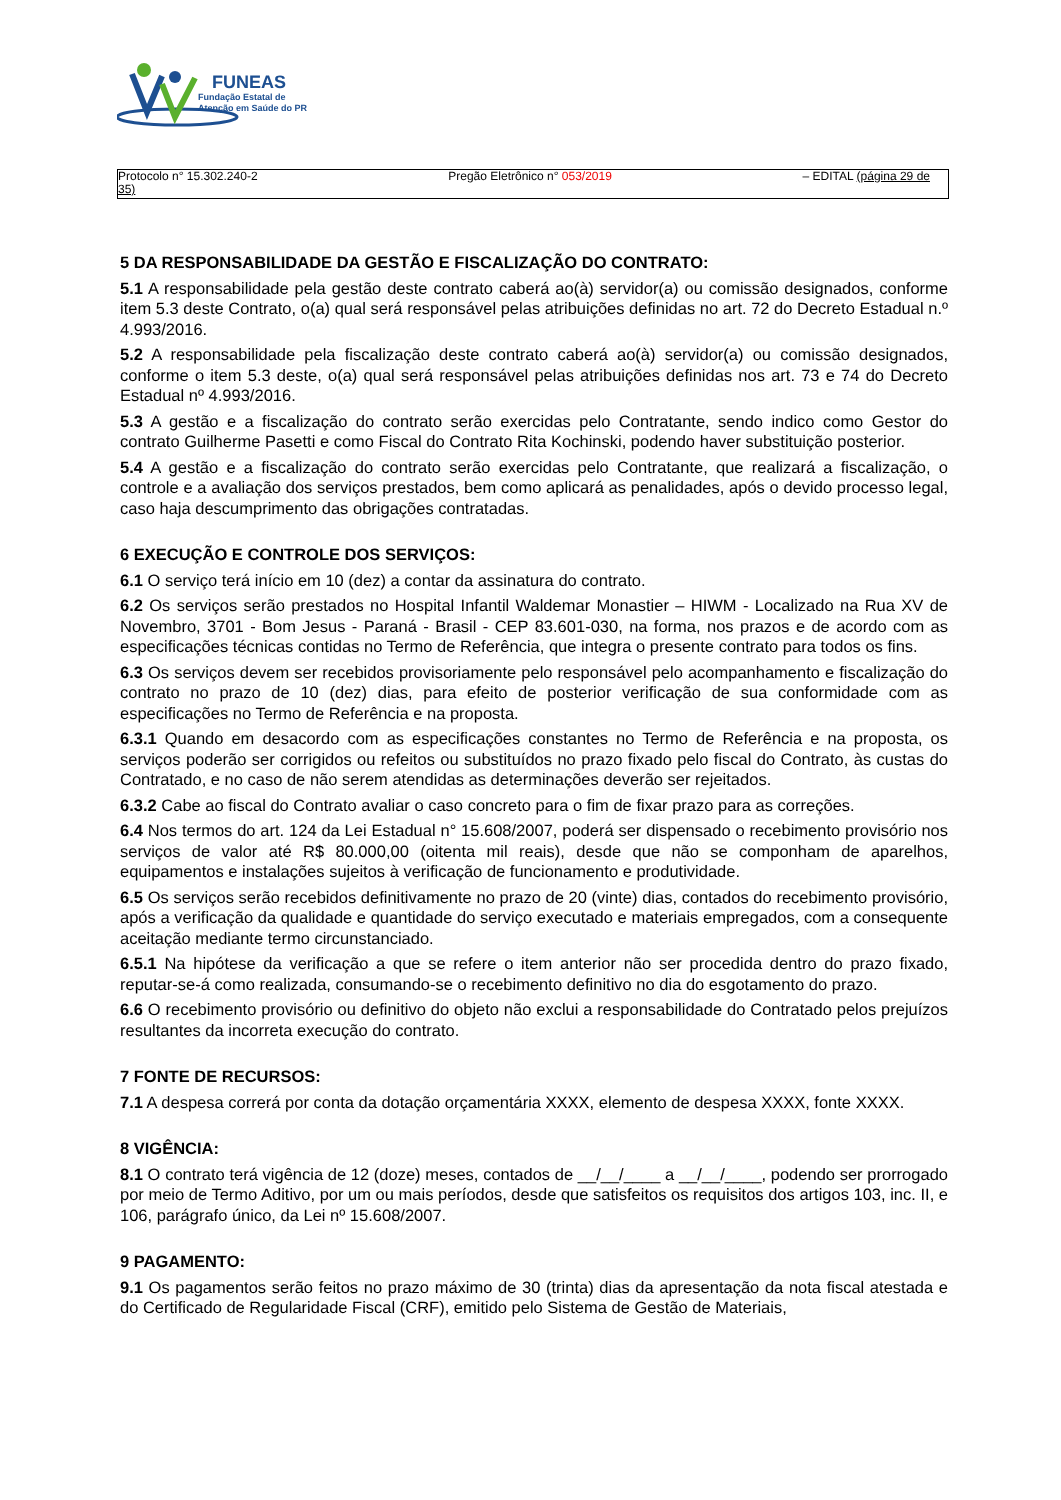FUNEAS
Fundação Estatal de
Atenção em Saúde do PR
Protocolo n° 15.302.240-2 Pregão Eletrônico n° 053/2019 – EDITAL (página 29 de
35)
5 DA RESPONSABILIDADE DA GESTÃO E FISCALIZAÇÃO DO CONTRATO:
5.1 A responsabilidade pela gestão deste contrato caberá ao(à) servidor(a) ou comissão designados, conforme item 5.3 deste Contrato, o(a) qual será responsável pelas atribuições definidas no art. 72 do Decreto Estadual n.º 4.993/2016.
5.2 A responsabilidade pela fiscalização deste contrato caberá ao(à) servidor(a) ou comissão designados, conforme o item 5.3 deste, o(a) qual será responsável pelas atribuições definidas nos art. 73 e 74 do Decreto Estadual nº 4.993/2016.
5.3 A gestão e a fiscalização do contrato serão exercidas pelo Contratante, sendo indico como Gestor do contrato Guilherme Pasetti e como Fiscal do Contrato Rita Kochinski, podendo haver substituição posterior.
5.4 A gestão e a fiscalização do contrato serão exercidas pelo Contratante, que realizará a fiscalização, o controle e a avaliação dos serviços prestados, bem como aplicará as penalidades, após o devido processo legal, caso haja descumprimento das obrigações contratadas.
6 EXECUÇÃO E CONTROLE DOS SERVIÇOS:
6.1 O serviço terá início em 10 (dez) a contar da assinatura do contrato.
6.2 Os serviços serão prestados no Hospital Infantil Waldemar Monastier – HIWM - Localizado na Rua XV de Novembro, 3701 - Bom Jesus - Paraná - Brasil - CEP 83.601-030, na forma, nos prazos e de acordo com as especificações técnicas contidas no Termo de Referência, que integra o presente contrato para todos os fins.
6.3 Os serviços devem ser recebidos provisoriamente pelo responsável pelo acompanhamento e fiscalização do contrato no prazo de 10 (dez) dias, para efeito de posterior verificação de sua conformidade com as especificações no Termo de Referência e na proposta.
6.3.1 Quando em desacordo com as especificações constantes no Termo de Referência e na proposta, os serviços poderão ser corrigidos ou refeitos ou substituídos no prazo fixado pelo fiscal do Contrato, às custas do Contratado, e no caso de não serem atendidas as determinações deverão ser rejeitados.
6.3.2 Cabe ao fiscal do Contrato avaliar o caso concreto para o fim de fixar prazo para as correções.
6.4 Nos termos do art. 124 da Lei Estadual n° 15.608/2007, poderá ser dispensado o recebimento provisório nos serviços de valor até R$ 80.000,00 (oitenta mil reais), desde que não se componham de aparelhos, equipamentos e instalações sujeitos à verificação de funcionamento e produtividade.
6.5 Os serviços serão recebidos definitivamente no prazo de 20 (vinte) dias, contados do recebimento provisório, após a verificação da qualidade e quantidade do serviço executado e materiais empregados, com a consequente aceitação mediante termo circunstanciado.
6.5.1 Na hipótese da verificação a que se refere o item anterior não ser procedida dentro do prazo fixado, reputar-se-á como realizada, consumando-se o recebimento definitivo no dia do esgotamento do prazo.
6.6 O recebimento provisório ou definitivo do objeto não exclui a responsabilidade do Contratado pelos prejuízos resultantes da incorreta execução do contrato.
7 FONTE DE RECURSOS:
7.1 A despesa correrá por conta da dotação orçamentária XXXX, elemento de despesa XXXX, fonte XXXX.
8 VIGÊNCIA:
8.1 O contrato terá vigência de 12 (doze) meses, contados de __/__/____ a __/__/____, podendo ser prorrogado por meio de Termo Aditivo, por um ou mais períodos, desde que satisfeitos os requisitos dos artigos 103, inc. II, e 106, parágrafo único, da Lei nº 15.608/2007.
9 PAGAMENTO:
9.1 Os pagamentos serão feitos no prazo máximo de 30 (trinta) dias da apresentação da nota fiscal atestada e do Certificado de Regularidade Fiscal (CRF), emitido pelo Sistema de Gestão de Materiais,